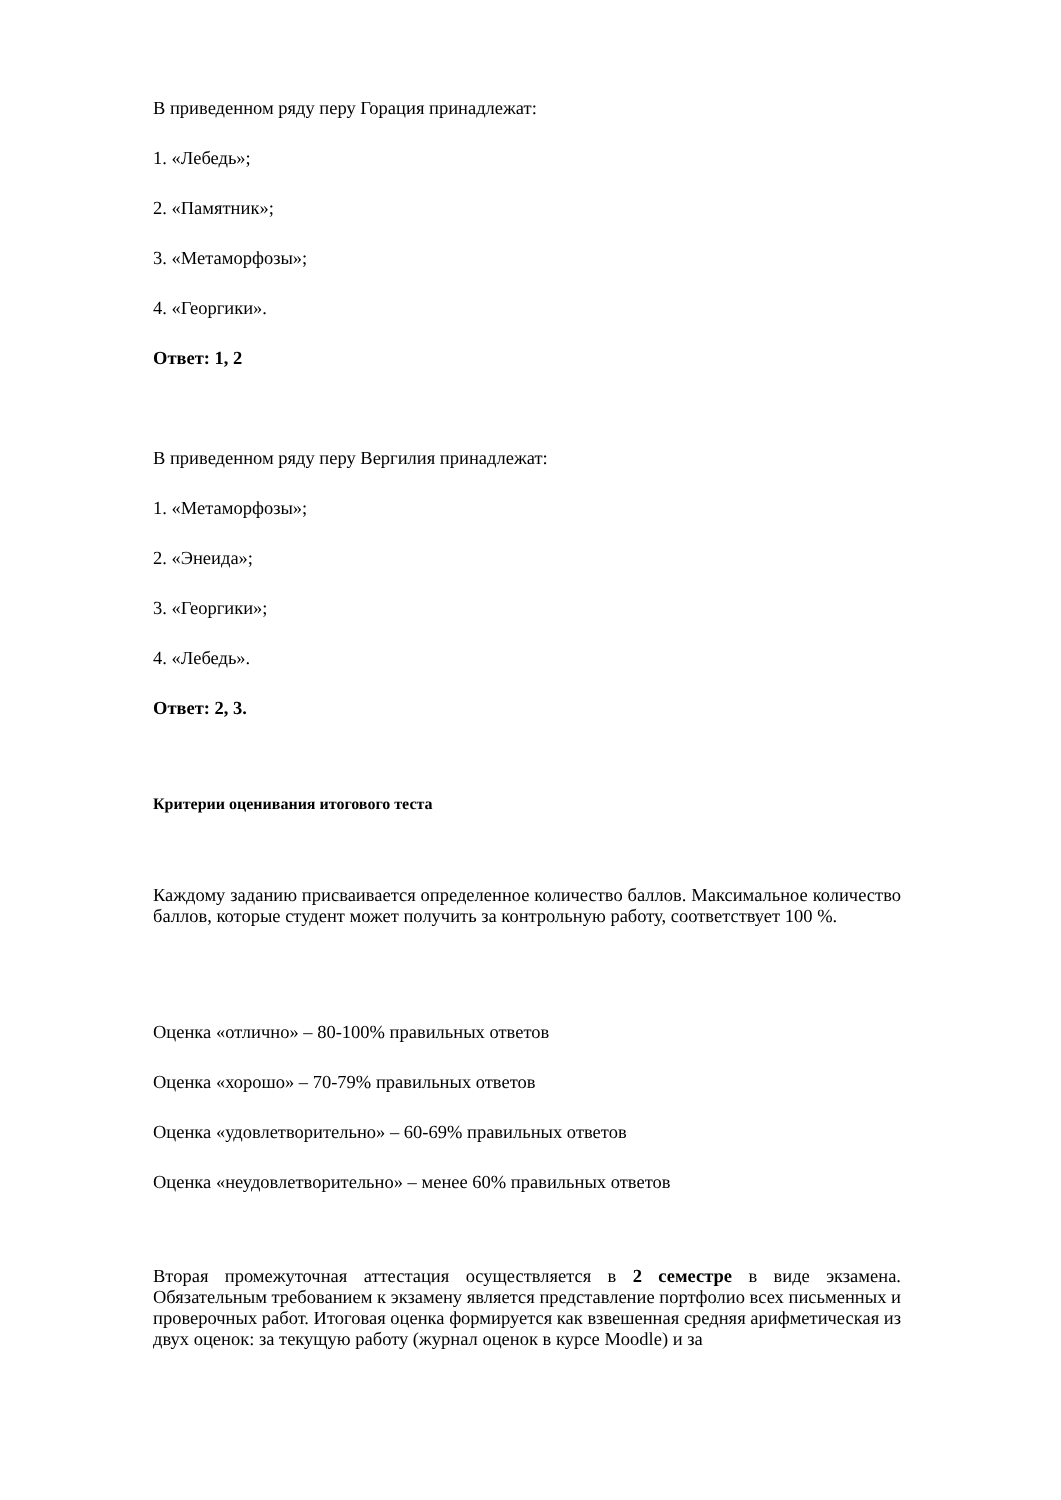В приведенном ряду перу Горация принадлежат:
1. «Лебедь»;
2. «Памятник»;
3. «Метаморфозы»;
4. «Георгики».
Ответ: 1, 2
В приведенном ряду перу Вергилия принадлежат:
1. «Метаморфозы»;
2. «Энеида»;
3. «Георгики»;
4. «Лебедь».
Ответ: 2, 3.
Критерии оценивания итогового теста
Каждому заданию присваивается определенное количество баллов. Максимальное количество баллов, которые студент может получить за контрольную работу, соответствует 100 %.
Оценка «отлично» – 80-100% правильных ответов
Оценка «хорошо» – 70-79% правильных ответов
Оценка «удовлетворительно» – 60-69% правильных ответов
Оценка «неудовлетворительно» – менее 60% правильных ответов
Вторая промежуточная аттестация осуществляется в 2 семестре в виде экзамена. Обязательным требованием к экзамену является представление портфолио всех письменных и проверочных работ. Итоговая оценка формируется как взвешенная средняя арифметическая из двух оценок: за текущую работу (журнал оценок в курсе Moodle) и за